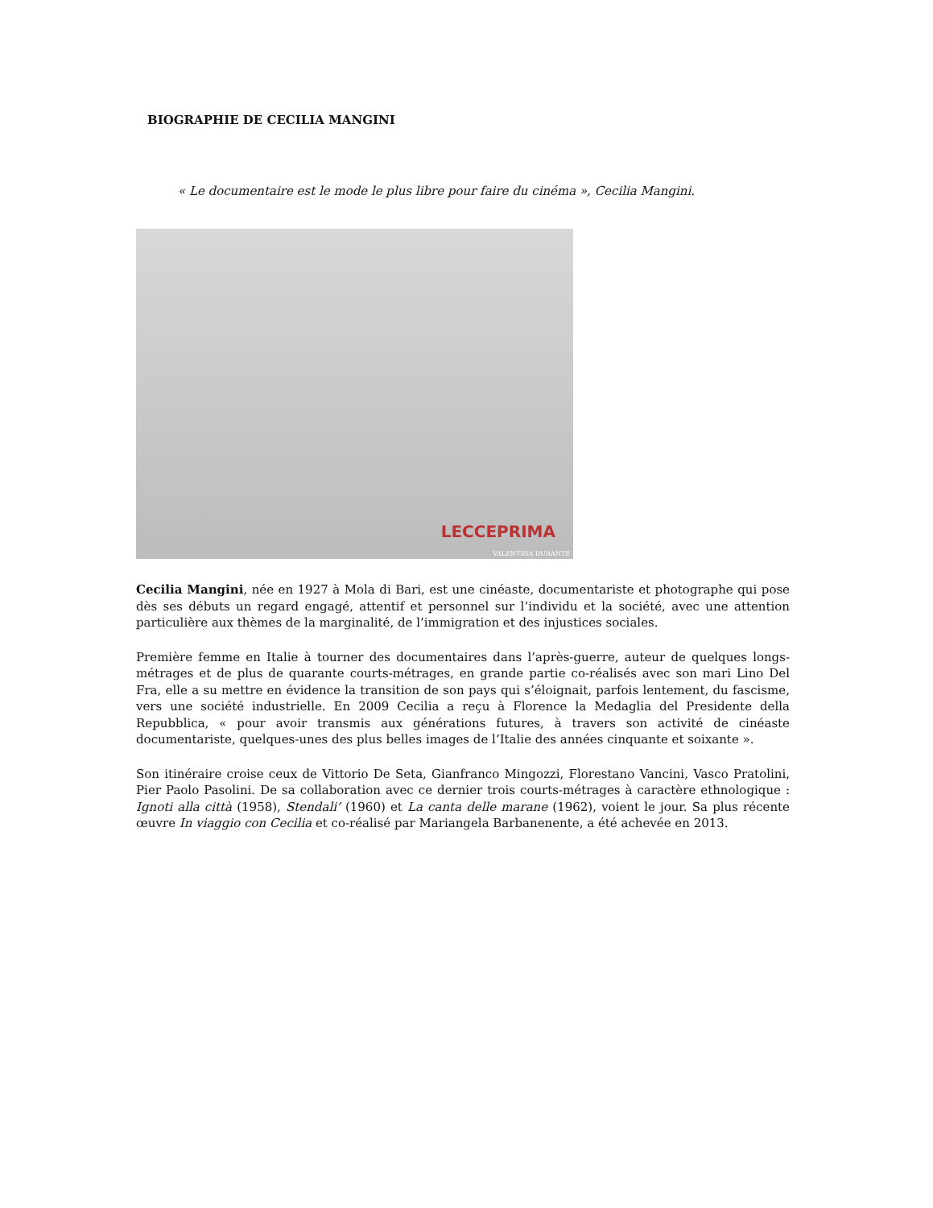BIOGRAPHIE DE CECILIA MANGINI
« Le documentaire est le mode le plus libre pour faire du cinéma », Cecilia Mangini.
LECCEPRIMA
VALENTINA DURANTE
Cecilia Mangini, née en 1927 à Mola di Bari, est une cinéaste, documentariste et photographe qui pose dès ses débuts un regard engagé, attentif et personnel sur l’individu et la société, avec une attention particulière aux thèmes de la marginalité, de l’immigration et des injustices sociales.
Première femme en Italie à tourner des documentaires dans l’après-guerre, auteur de quelques longs-métrages et de plus de quarante courts-métrages, en grande partie co-réalisés avec son mari Lino Del Fra, elle a su mettre en évidence la transition de son pays qui s’éloignait, parfois lentement, du fascisme, vers une société industrielle. En 2009 Cecilia a reçu à Florence la Medaglia del Presidente della Repubblica, « pour avoir transmis aux générations futures, à travers son activité de cinéaste documentariste, quelques-unes des plus belles images de l’Italie des années cinquante et soixante ».
Son itinéraire croise ceux de Vittorio De Seta, Gianfranco Mingozzi, Florestano Vancini, Vasco Pratolini, Pier Paolo Pasolini. De sa collaboration avec ce dernier trois courts-métrages à caractère ethnologique : Ignoti alla città (1958), Stendali’ (1960) et La canta delle marane (1962), voient le jour. Sa plus récente œuvre In viaggio con Cecilia et co-réalisé par Mariangela Barbanenente, a été achevée en 2013.